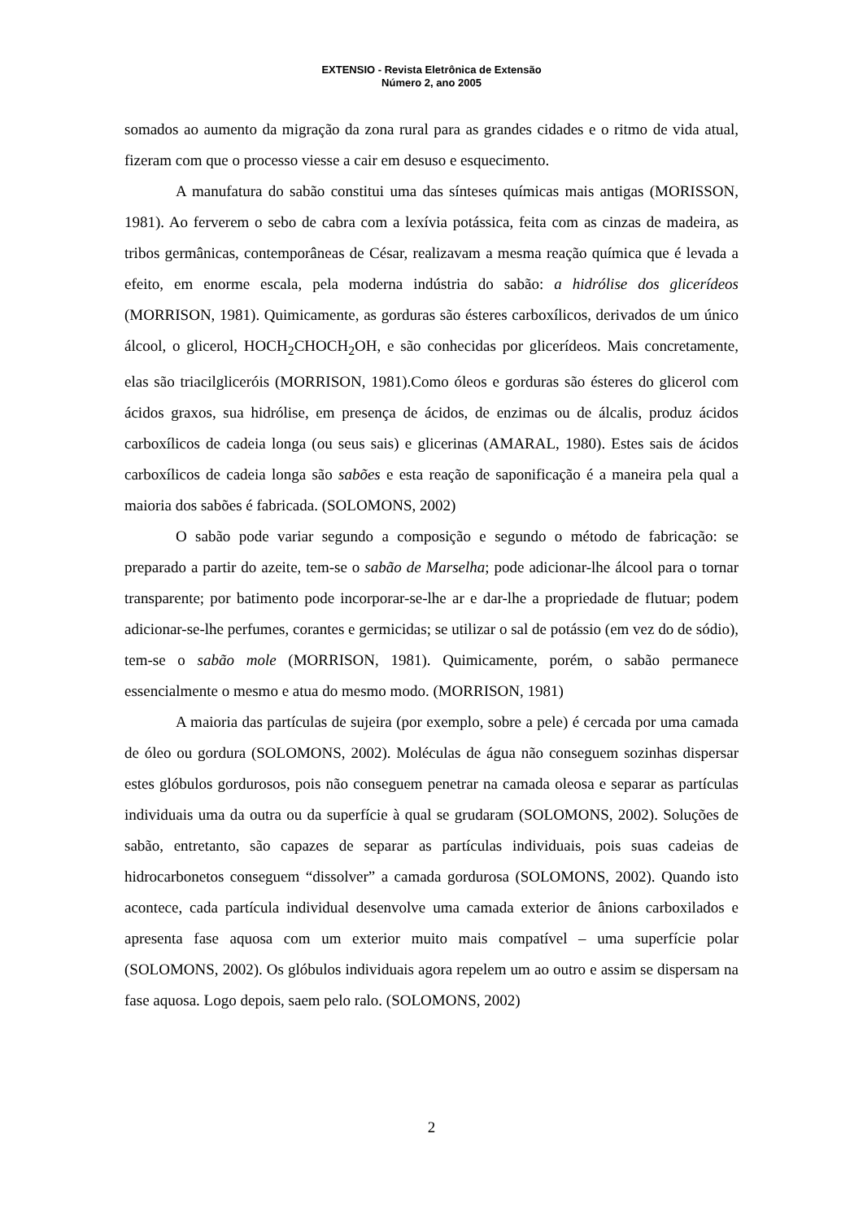EXTENSIO - Revista Eletrônica de Extensão
Número 2, ano 2005
somados ao aumento da migração da zona rural para as grandes cidades e o ritmo de vida atual, fizeram com que o processo viesse a cair em desuso e esquecimento.
A manufatura do sabão constitui uma das sínteses químicas mais antigas (MORISSON, 1981). Ao ferverem o sebo de cabra com a lexívia potássica, feita com as cinzas de madeira, as tribos germânicas, contemporâneas de César, realizavam a mesma reação química que é levada a efeito, em enorme escala, pela moderna indústria do sabão: a hidrólise dos glicerídeos (MORRISON, 1981). Quimicamente, as gorduras são ésteres carboxílicos, derivados de um único álcool, o glicerol, HOCH<sub>2</sub>CHOCH<sub>2</sub>OH, e são conhecidas por glicerídeos. Mais concretamente, elas são triacilgliceróis (MORRISON, 1981).Como óleos e gorduras são ésteres do glicerol com ácidos graxos, sua hidrólise, em presença de ácidos, de enzimas ou de álcalis, produz ácidos carboxílicos de cadeia longa (ou seus sais) e glicerinas (AMARAL, 1980). Estes sais de ácidos carboxílicos de cadeia longa são sabões e esta reação de saponificação é a maneira pela qual a maioria dos sabões é fabricada. (SOLOMONS, 2002)
O sabão pode variar segundo a composição e segundo o método de fabricação: se preparado a partir do azeite, tem-se o sabão de Marselha; pode adicionar-lhe álcool para o tornar transparente; por batimento pode incorporar-se-lhe ar e dar-lhe a propriedade de flutuar; podem adicionar-se-lhe perfumes, corantes e germicidas; se utilizar o sal de potássio (em vez do de sódio), tem-se o sabão mole (MORRISON, 1981). Quimicamente, porém, o sabão permanece essencialmente o mesmo e atua do mesmo modo. (MORRISON, 1981)
A maioria das partículas de sujeira (por exemplo, sobre a pele) é cercada por uma camada de óleo ou gordura (SOLOMONS, 2002). Moléculas de água não conseguem sozinhas dispersar estes glóbulos gordurosos, pois não conseguem penetrar na camada oleosa e separar as partículas individuais uma da outra ou da superfície à qual se grudaram (SOLOMONS, 2002). Soluções de sabão, entretanto, são capazes de separar as partículas individuais, pois suas cadeias de hidrocarbonetos conseguem “dissolver” a camada gordurosa (SOLOMONS, 2002). Quando isto acontece, cada partícula individual desenvolve uma camada exterior de ânions carboxilados e apresenta fase aquosa com um exterior muito mais compatível – uma superfície polar (SOLOMONS, 2002). Os glóbulos individuais agora repelem um ao outro e assim se dispersam na fase aquosa. Logo depois, saem pelo ralo. (SOLOMONS, 2002)
2